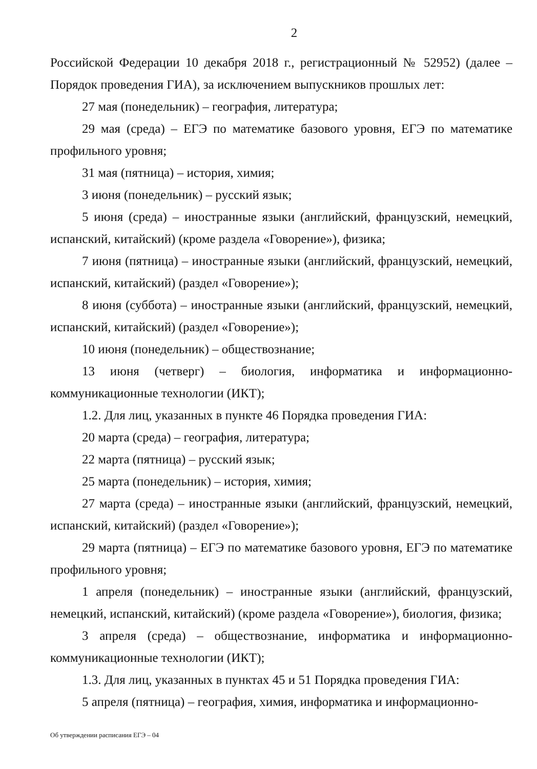2
Российской Федерации 10 декабря 2018 г., регистрационный № 52952) (далее – Порядок проведения ГИА), за исключением выпускников прошлых лет:
27 мая (понедельник) – география, литература;
29 мая (среда) – ЕГЭ по математике базового уровня, ЕГЭ по математике профильного уровня;
31 мая (пятница) – история, химия;
3 июня (понедельник) – русский язык;
5 июня (среда) – иностранные языки (английский, французский, немецкий, испанский, китайский) (кроме раздела «Говорение»), физика;
7 июня (пятница) – иностранные языки (английский, французский, немецкий, испанский, китайский) (раздел «Говорение»);
8 июня (суббота) – иностранные языки (английский, французский, немецкий, испанский, китайский) (раздел «Говорение»);
10 июня (понедельник) – обществознание;
13 июня (четверг) – биология, информатика и информационно-коммуникационные технологии (ИКТ);
1.2. Для лиц, указанных в пункте 46 Порядка проведения ГИА:
20 марта (среда) – география, литература;
22 марта (пятница) – русский язык;
25 марта (понедельник) – история, химия;
27 марта (среда) – иностранные языки (английский, французский, немецкий, испанский, китайский) (раздел «Говорение»);
29 марта (пятница) – ЕГЭ по математике базового уровня, ЕГЭ по математике профильного уровня;
1 апреля (понедельник) – иностранные языки (английский, французский, немецкий, испанский, китайский) (кроме раздела «Говорение»), биология, физика;
3 апреля (среда) – обществознание, информатика и информационно-коммуникационные технологии (ИКТ);
1.3. Для лиц, указанных в пунктах 45 и 51 Порядка проведения ГИА:
5 апреля (пятница) – география, химия, информатика и информационно-
Об утверждении расписания ЕГЭ – 04